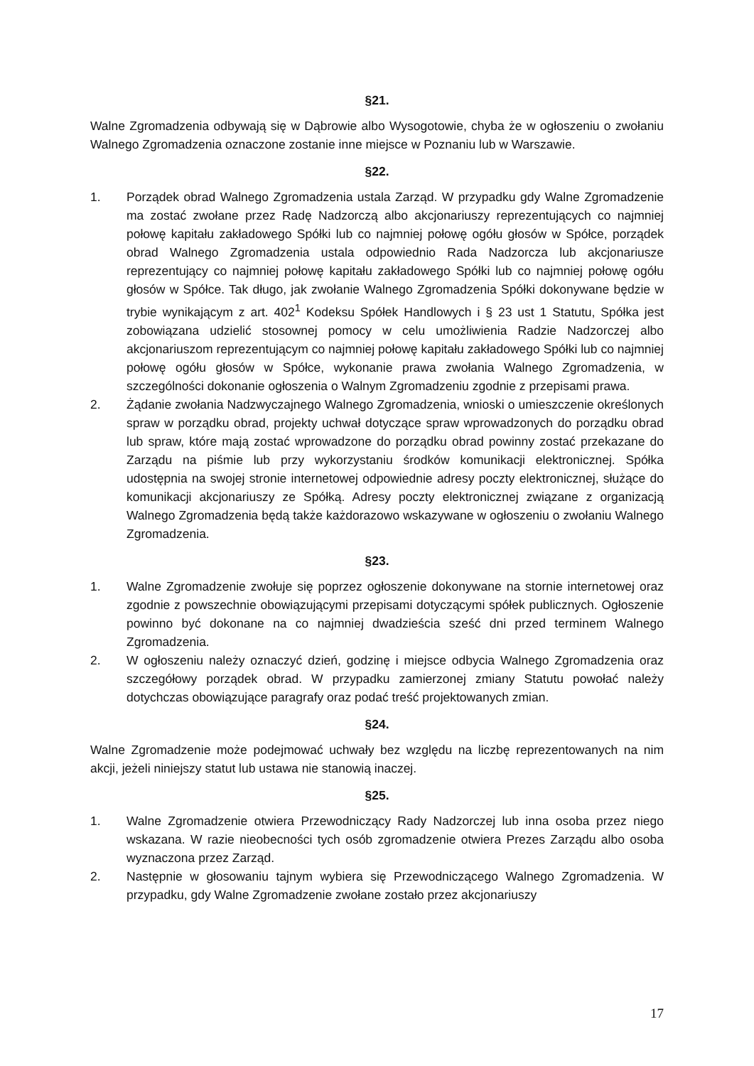§21.
Walne Zgromadzenia odbywają się w Dąbrowie albo Wysogotowie, chyba że w ogłoszeniu o zwołaniu Walnego Zgromadzenia oznaczone zostanie inne miejsce w Poznaniu lub w Warszawie.
§22.
1. Porządek obrad Walnego Zgromadzenia ustala Zarząd. W przypadku gdy Walne Zgromadzenie ma zostać zwołane przez Radę Nadzorczą albo akcjonariuszy reprezentujących co najmniej połowę kapitału zakładowego Spółki lub co najmniej połowę ogółu głosów w Spółce, porządek obrad Walnego Zgromadzenia ustala odpowiednio Rada Nadzorcza lub akcjonariusze reprezentujący co najmniej połowę kapitału zakładowego Spółki lub co najmniej połowę ogółu głosów w Spółce. Tak długo, jak zwołanie Walnego Zgromadzenia Spółki dokonywane będzie w trybie wynikającym z art. 402<sup>1</sup> Kodeksu Spółek Handlowych i § 23 ust 1 Statutu, Spółka jest zobowiązana udzielić stosownej pomocy w celu umożliwienia Radzie Nadzorczej albo akcjonariuszom reprezentującym co najmniej połowę kapitału zakładowego Spółki lub co najmniej połowę ogółu głosów w Spółce, wykonanie prawa zwołania Walnego Zgromadzenia, w szczególności dokonanie ogłoszenia o Walnym Zgromadzeniu zgodnie z przepisami prawa.
2. Żądanie zwołania Nadzwyczajnego Walnego Zgromadzenia, wnioski o umieszczenie określonych spraw w porządku obrad, projekty uchwał dotyczące spraw wprowadzonych do porządku obrad lub spraw, które mają zostać wprowadzone do porządku obrad powinny zostać przekazane do Zarządu na piśmie lub przy wykorzystaniu środków komunikacji elektronicznej. Spółka udostępnia na swojej stronie internetowej odpowiednie adresy poczty elektronicznej, służące do komunikacji akcjonariuszy ze Spółką. Adresy poczty elektronicznej związane z organizacją Walnego Zgromadzenia będą także każdorazowo wskazywane w ogłoszeniu o zwołaniu Walnego Zgromadzenia.
§23.
1. Walne Zgromadzenie zwołuje się poprzez ogłoszenie dokonywane na stornie internetowej oraz zgodnie z powszechnie obowiązującymi przepisami dotyczącymi spółek publicznych. Ogłoszenie powinno być dokonane na co najmniej dwadzieścia sześć dni przed terminem Walnego Zgromadzenia.
2. W ogłoszeniu należy oznaczyć dzień, godzinę i miejsce odbycia Walnego Zgromadzenia oraz szczegółowy porządek obrad. W przypadku zamierzonej zmiany Statutu powołać należy dotychczas obowiązujące paragrafy oraz podać treść projektowanych zmian.
§24.
Walne Zgromadzenie może podejmować uchwały bez względu na liczbę reprezentowanych na nim akcji, jeżeli niniejszy statut lub ustawa nie stanowią inaczej.
§25.
1. Walne Zgromadzenie otwiera Przewodniczący Rady Nadzorczej lub inna osoba przez niego wskazana. W razie nieobecności tych osób zgromadzenie otwiera Prezes Zarządu albo osoba wyznaczona przez Zarząd.
2. Następnie w głosowaniu tajnym wybiera się Przewodniczącego Walnego Zgromadzenia. W przypadku, gdy Walne Zgromadzenie zwołane zostało przez akcjonariuszy
17